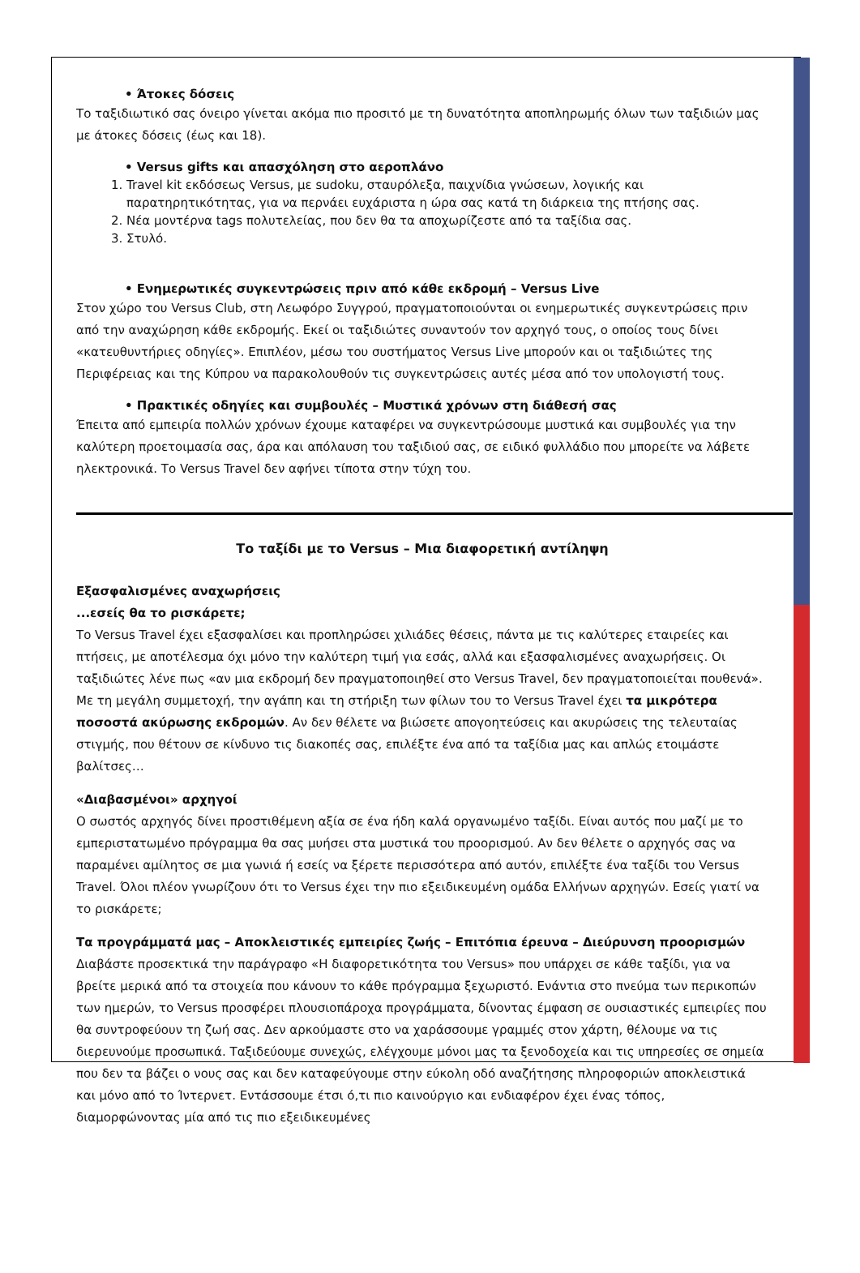• Άτοκες δόσεις
Το ταξιδιωτικό σας όνειρο γίνεται ακόμα πιο προσιτό με τη δυνατότητα αποπληρωμής όλων των ταξιδιών μας με άτοκες δόσεις (έως και 18).
• Versus gifts και απασχόληση στο αεροπλάνο
1. Travel kit εκδόσεως Versus, με sudoku, σταυρόλεξα, παιχνίδια γνώσεων, λογικής και παρατηρητικότητας, για να περνάει ευχάριστα η ώρα σας κατά τη διάρκεια της πτήσης σας.
2. Νέα μοντέρνα tags πολυτελείας, που δεν θα τα αποχωρίζεστε από τα ταξίδια σας.
3. Στυλό.
• Ενημερωτικές συγκεντρώσεις πριν από κάθε εκδρομή – Versus Live
Στον χώρο του Versus Club, στη Λεωφόρο Συγγρού, πραγματοποιούνται οι ενημερωτικές συγκεντρώσεις πριν από την αναχώρηση κάθε εκδρομής. Εκεί οι ταξιδιώτες συναντούν τον αρχηγό τους, ο οποίος τους δίνει «κατευθυντήριες οδηγίες». Επιπλέον, μέσω του συστήματος Versus Live μπορούν και οι ταξιδιώτες της Περιφέρειας και της Κύπρου να παρακολουθούν τις συγκεντρώσεις αυτές μέσα από τον υπολογιστή τους.
• Πρακτικές οδηγίες και συμβουλές – Μυστικά χρόνων στη διάθεσή σας
Έπειτα από εμπειρία πολλών χρόνων έχουμε καταφέρει να συγκεντρώσουμε μυστικά και συμβουλές για την καλύτερη προετοιμασία σας, άρα και απόλαυση του ταξιδιού σας, σε ειδικό φυλλάδιο που μπορείτε να λάβετε ηλεκτρονικά. Το Versus Travel δεν αφήνει τίποτα στην τύχη του.
Το ταξίδι με το Versus – Μια διαφορετική αντίληψη
Εξασφαλισμένες αναχωρήσεις
...εσείς θα το ρισκάρετε;
Το Versus Travel έχει εξασφαλίσει και προπληρώσει χιλιάδες θέσεις, πάντα με τις καλύτερες εταιρείες και πτήσεις, με αποτέλεσμα όχι μόνο την καλύτερη τιμή για εσάς, αλλά και εξασφαλισμένες αναχωρήσεις. Οι ταξιδιώτες λένε πως «αν μια εκδρομή δεν πραγματοποιηθεί στο Versus Travel, δεν πραγματοποιείται πουθενά». Με τη μεγάλη συμμετοχή, την αγάπη και τη στήριξη των φίλων του το Versus Travel έχει τα μικρότερα ποσοστά ακύρωσης εκδρομών. Αν δεν θέλετε να βιώσετε απογοητεύσεις και ακυρώσεις της τελευταίας στιγμής, που θέτουν σε κίνδυνο τις διακοπές σας, επιλέξτε ένα από τα ταξίδια μας και απλώς ετοιμάστε βαλίτσες…
«Διαβασμένοι» αρχηγοί
Ο σωστός αρχηγός δίνει προστιθέμενη αξία σε ένα ήδη καλά οργανωμένο ταξίδι. Είναι αυτός που μαζί με το εμπεριστατωμένο πρόγραμμα θα σας μυήσει στα μυστικά του προορισμού. Αν δεν θέλετε ο αρχηγός σας να παραμένει αμίλητος σε μια γωνιά ή εσείς να ξέρετε περισσότερα από αυτόν, επιλέξτε ένα ταξίδι του Versus Travel. Όλοι πλέον γνωρίζουν ότι το Versus έχει την πιο εξειδικευμένη ομάδα Ελλήνων αρχηγών. Εσείς γιατί να το ρισκάρετε;
Τα προγράμματά μας – Αποκλειστικές εμπειρίες ζωής – Επιτόπια έρευνα – Διεύρυνση προορισμών
Διαβάστε προσεκτικά την παράγραφο «Η διαφορετικότητα του Versus» που υπάρχει σε κάθε ταξίδι, για να βρείτε μερικά από τα στοιχεία που κάνουν το κάθε πρόγραμμα ξεχωριστό. Ενάντια στο πνεύμα των περικοπών των ημερών, το Versus προσφέρει πλουσιοπάροχα προγράμματα, δίνοντας έμφαση σε ουσιαστικές εμπειρίες που θα συντροφεύουν τη ζωή σας. Δεν αρκούμαστε στο να χαράσσουμε γραμμές στον χάρτη, θέλουμε να τις διερευνούμε προσωπικά. Ταξιδεύουμε συνεχώς, ελέγχουμε μόνοι μας τα ξενοδοχεία και τις υπηρεσίες σε σημεία που δεν τα βάζει ο νους σας και δεν καταφεύγουμε στην εύκολη οδό αναζήτησης πληροφοριών αποκλειστικά και μόνο από το Ίντερνετ. Εντάσσουμε έτσι ό,τι πιο καινούργιο και ενδιαφέρον έχει ένας τόπος, διαμορφώνοντας μία από τις πιο εξειδικευμένες